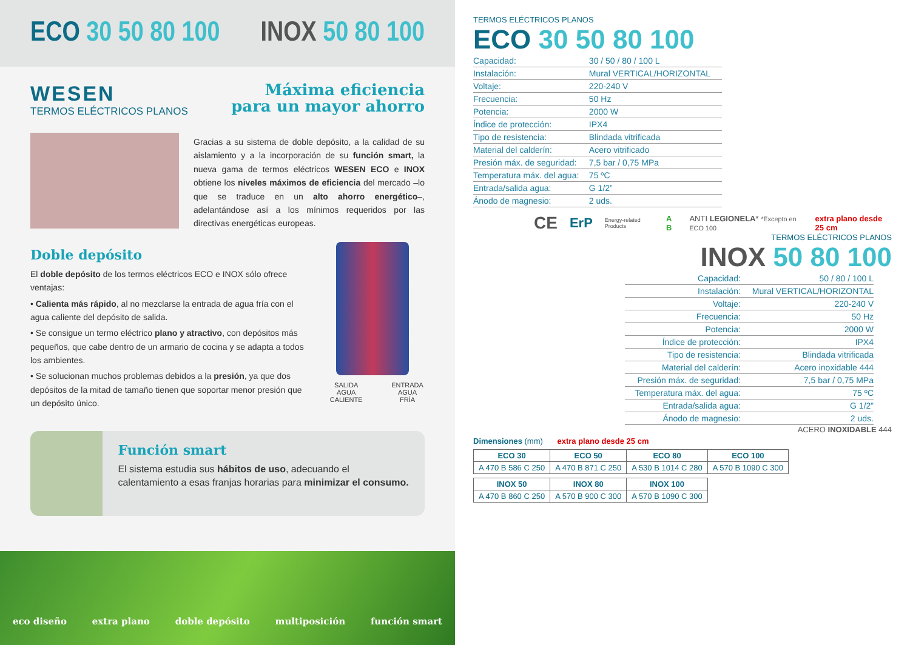ECO 30 50 80 100 INOX 50 80 100
WESEN
TERMOS ELÉCTRICOS PLANOS
Máxima eficiencia
para un mayor ahorro
Gracias a su sistema de doble depósito, a la calidad de su aislamiento y a la incorporación de su función smart, la nueva gama de termos eléctricos WESEN ECO e INOX obtiene los niveles máximos de eficiencia del mercado –lo que se traduce en un alto ahorro energético–, adelantándose así a los mínimos requeridos por las directivas energéticas europeas.
Doble depósito
El doble depósito de los termos eléctricos ECO e INOX sólo ofrece ventajas:
• Calienta más rápido, al no mezclarse la entrada de agua fría con el agua caliente del depósito de salida.
• Se consigue un termo eléctrico plano y atractivo, con depósitos más pequeños, que cabe dentro de un armario de cocina y se adapta a todos los ambientes.
• Se solucionan muchos problemas debidos a la presión, ya que dos depósitos de la mitad de tamaño tienen que soportar menor presión que un depósito único.
SALIDA
AGUA CALIENTE ENTRADA
AGUA FRÍA
Función smart
El sistema estudia sus hábitos de uso, adecuando el calentamiento a esas franjas horarias para minimizar el consumo.
eco diseño extra plano doble depósito multiposición función smart
TERMOS ELÉCTRICOS PLANOS
ECO 30 50 80 100
| Capacidad: | 30 / 50 / 80 / 100 L |
| Instalación: | Mural VERTICAL/HORIZONTAL |
| Voltaje: | 220-240 V |
| Frecuencia: | 50 Hz |
| Potencia: | 2000 W |
| Índice de protección: | IPX4 |
| Tipo de resistencia: | Blindada vitrificada |
| Material del calderín: | Acero vitrificado |
| Presión máx. de seguridad: | 7,5 bar / 0,75 MPa |
| Temperatura máx. del agua: | 75 ºC |
| Entrada/salida agua: | G 1/2” |
| Ánodo de magnesio: | 2 uds. |
CE ErP Energy-related Products A B ANTI LEGIONELA* *Excepto en ECO 100 extra plano desde 25 cm
TERMOS ELÉCTRICOS PLANOS
INOX 50 80 100
| Capacidad: | 50 / 80 / 100 L |
| Instalación: | Mural VERTICAL/HORIZONTAL |
| Voltaje: | 220-240 V |
| Frecuencia: | 50 Hz |
| Potencia: | 2000 W |
| Índice de protección: | IPX4 |
| Tipo de resistencia: | Blindada vitrificada |
| Material del calderín: | Acero inoxidable 444 |
| Presión máx. de seguridad: | 7,5 bar / 0,75 MPa |
| Temperatura máx. del agua: | 75 ºC |
| Entrada/salida agua: | G 1/2” |
| Ánodo de magnesio: | 2 uds. |
ACERO INOXIDABLE 444
Dimensiones (mm) extra plano desde 25 cm
| ECO 30 | ECO 50 | ECO 80 | ECO 100 |
| --- | --- | --- | --- |
| A 470 B 586 C 250 | A 470 B 871 C 250 | A 530 B 1014 C 280 | A 570 B 1090 C 300 |
| INOX 50 | INOX 80 | INOX 100 |
| --- | --- | --- |
| A 470 B 860 C 250 | A 570 B 900 C 300 | A 570 B 1090 C 300 |